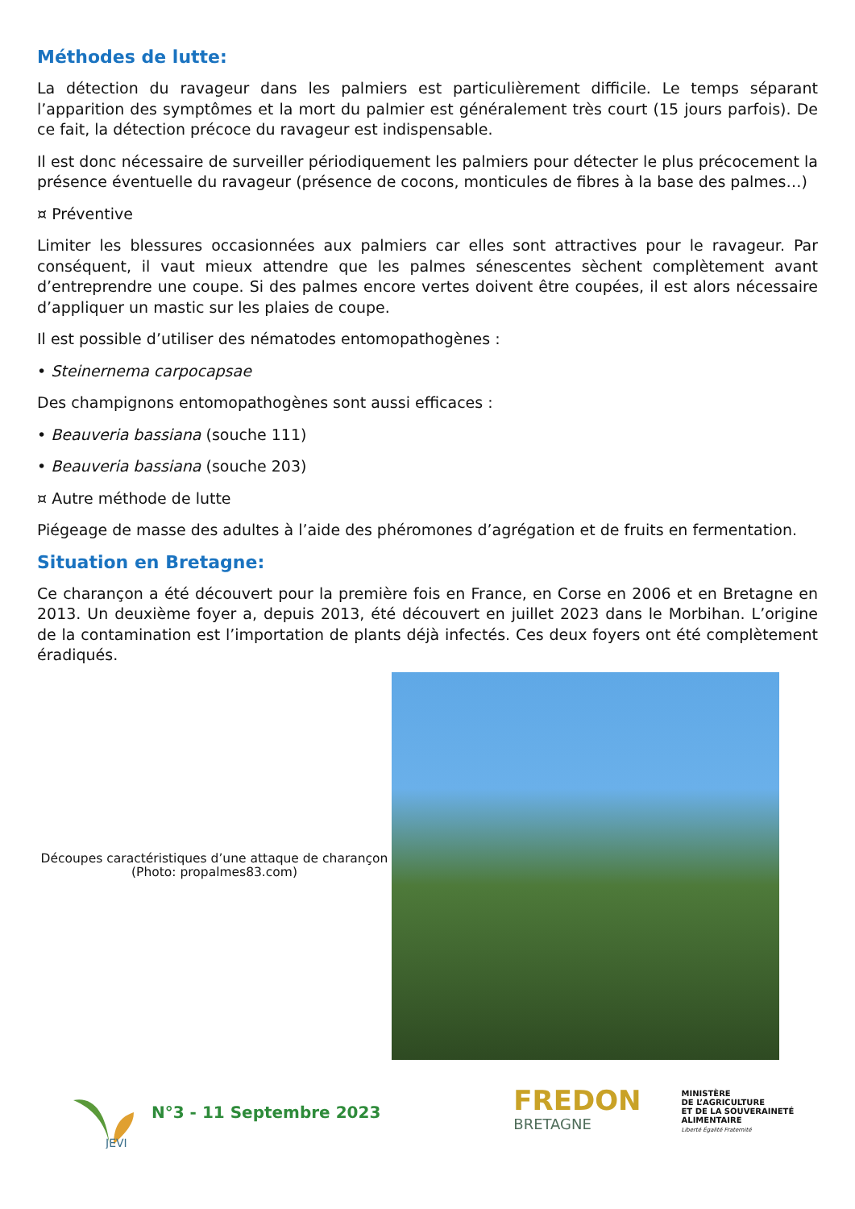Méthodes de lutte:
La détection du ravageur dans les palmiers est particulièrement difficile. Le temps séparant l’apparition des symptômes et la mort du palmier est généralement très court (15 jours parfois). De ce fait, la détection précoce du ravageur est indispensable.
Il est donc nécessaire de surveiller périodiquement les palmiers pour détecter le plus précocement la présence éventuelle du ravageur (présence de cocons, monticules de fibres à la base des palmes…)
¤ Préventive
Limiter les blessures occasionnées aux palmiers car elles sont attractives pour le ravageur. Par conséquent, il vaut mieux attendre que les palmes sénescentes sèchent complètement avant d’entreprendre une coupe. Si des palmes encore vertes doivent être coupées, il est alors nécessaire d’appliquer un mastic sur les plaies de coupe.
Il est possible d’utiliser des nématodes entomopathogènes :
• Steinernema carpocapsae
Des champignons entomopathogènes sont aussi efficaces :
• Beauveria bassiana (souche 111)
• Beauveria bassiana (souche 203)
¤ Autre méthode de lutte
Piégeage de masse des adultes à l’aide des phéromones d’agrégation et de fruits en fermentation.
Situation en Bretagne:
Ce charançon a été découvert pour la première fois en France, en Corse en 2006 et en Bretagne en 2013. Un deuxième foyer a, depuis 2013, été découvert en juillet 2023 dans le Morbihan. L’origine de la contamination est l’importation de plants déjà infectés. Ces deux foyers ont été complètement éradiqués.
Découpes caractéristiques d’une attaque de charançon
(Photo: propalmes83.com)
JEVI
N°3 - 11 Septembre 2023
FREDON
BRETAGNE
MINISTÈRE
DE L’AGRICULTURE
ET DE LA SOUVERAINETÉ
ALIMENTAIRE
Liberté Égalité Fraternité